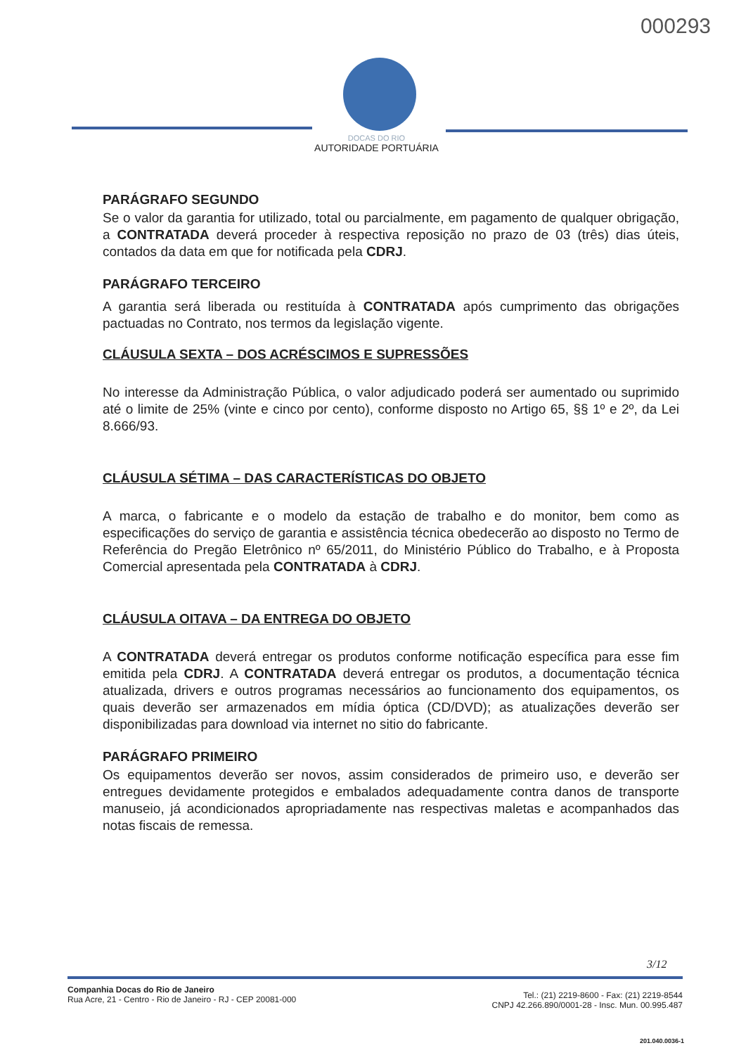000293
DOCAS DO RIO
AUTORIDADE PORTUÁRIA
PARÁGRAFO SEGUNDO
Se o valor da garantia for utilizado, total ou parcialmente, em pagamento de qualquer obrigação, a CONTRATADA deverá proceder à respectiva reposição no prazo de 03 (três) dias úteis, contados da data em que for notificada pela CDRJ.
PARÁGRAFO TERCEIRO
A garantia será liberada ou restituída à CONTRATADA após cumprimento das obrigações pactuadas no Contrato, nos termos da legislação vigente.
CLÁUSULA SEXTA – DOS ACRÉSCIMOS E SUPRESSÕES
No interesse da Administração Pública, o valor adjudicado poderá ser aumentado ou suprimido até o limite de 25% (vinte e cinco por cento), conforme disposto no Artigo 65, §§ 1º e 2º, da Lei 8.666/93.
CLÁUSULA SÉTIMA – DAS CARACTERÍSTICAS DO OBJETO
A marca, o fabricante e o modelo da estação de trabalho e do monitor, bem como as especificações do serviço de garantia e assistência técnica obedecerão ao disposto no Termo de Referência do Pregão Eletrônico nº 65/2011, do Ministério Público do Trabalho, e à Proposta Comercial apresentada pela CONTRATADA à CDRJ.
CLÁUSULA OITAVA – DA ENTREGA DO OBJETO
A CONTRATADA deverá entregar os produtos conforme notificação específica para esse fim emitida pela CDRJ. A CONTRATADA deverá entregar os produtos, a documentação técnica atualizada, drivers e outros programas necessários ao funcionamento dos equipamentos, os quais deverão ser armazenados em mídia óptica (CD/DVD); as atualizações deverão ser disponibilizadas para download via internet no sitio do fabricante.
PARÁGRAFO PRIMEIRO
Os equipamentos deverão ser novos, assim considerados de primeiro uso, e deverão ser entregues devidamente protegidos e embalados adequadamente contra danos de transporte manuseio, já acondicionados apropriadamente nas respectivas maletas e acompanhados das notas fiscais de remessa.
3/12
Companhia Docas do Rio de Janeiro
Rua Acre, 21 - Centro - Rio de Janeiro - RJ - CEP 20081-000
Tel.: (21) 2219-8600 - Fax: (21) 2219-8544
CNPJ 42.266.890/0001-28 - Insc. Mun. 00.995.487
201.040.0036-1